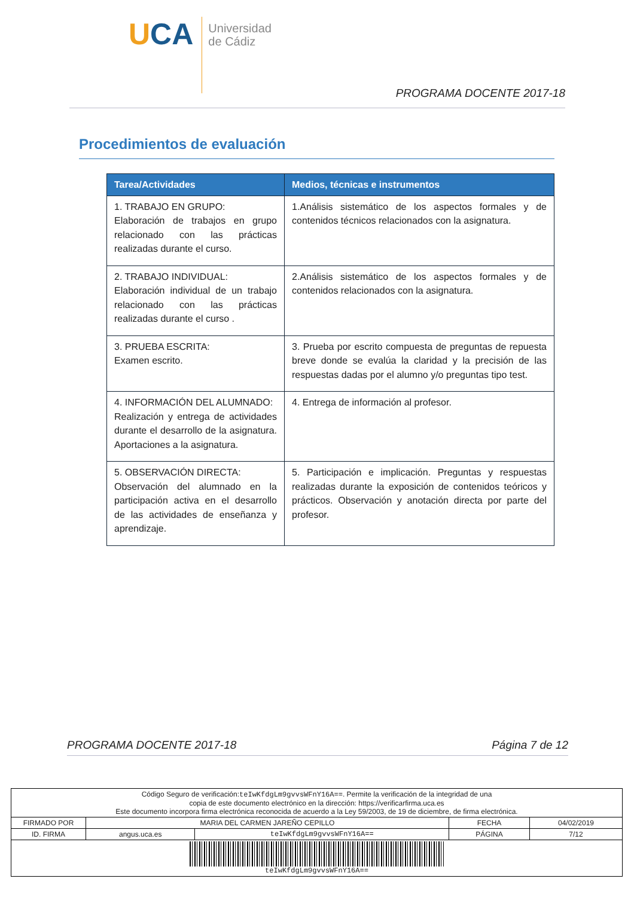UCA
Universidad
de Cádiz
PROGRAMA DOCENTE 2017-18
Procedimientos de evaluación
| Tarea/Actividades | Medios, técnicas e instrumentos |
| --- | --- |
| 1. TRABAJO EN GRUPO: Elaboración de trabajos en grupo relacionado con las prácticas realizadas durante el curso. | 1.Análisis sistemático de los aspectos formales y de contenidos técnicos relacionados con la asignatura. |
| 2. TRABAJO INDIVIDUAL: Elaboración individual de un trabajo relacionado con las prácticas realizadas durante el curso . | 2.Análisis sistemático de los aspectos formales y de contenidos relacionados con la asignatura. |
| 3. PRUEBA ESCRITA: Examen escrito. | 3. Prueba por escrito compuesta de preguntas de repuesta breve donde se evalúa la claridad y la precisión de las respuestas dadas por el alumno y/o preguntas tipo test. |
| 4. INFORMACIÓN DEL ALUMNADO: Realización y entrega de actividades durante el desarrollo de la asignatura. Aportaciones a la asignatura. | 4. Entrega de información al profesor. |
| 5. OBSERVACIÓN DIRECTA: Observación del alumnado en la participación activa en el desarrollo de las actividades de enseñanza y aprendizaje. | 5. Participación e implicación. Preguntas y respuestas realizadas durante la exposición de contenidos teóricos y prácticos. Observación y anotación directa por parte del profesor. |
PROGRAMA DOCENTE 2017-18 Página 7 de 12
| Código Seguro de verificación: teIwKfdgLm9gvvsWFnY16A== . Permite la verificación de la integridad de una copia de este documento electrónico en la dirección: https://verificarfirma.uca.es Este documento incorpora firma electrónica reconocida de acuerdo a la Ley 59/2003, de 19 de diciembre, de firma electrónica. | | | | |
| FIRMADO POR | MARIA DEL CARMEN JAREÑO CEPILLO | | FECHA | 04/02/2019 |
| ID. FIRMA | angus.uca.es | teIwKfdgLm9gvvsWFnY16A== | PÁGINA | 7/12 |
| teIwKfdgLm9gvvsWFnY16A== | | | | |